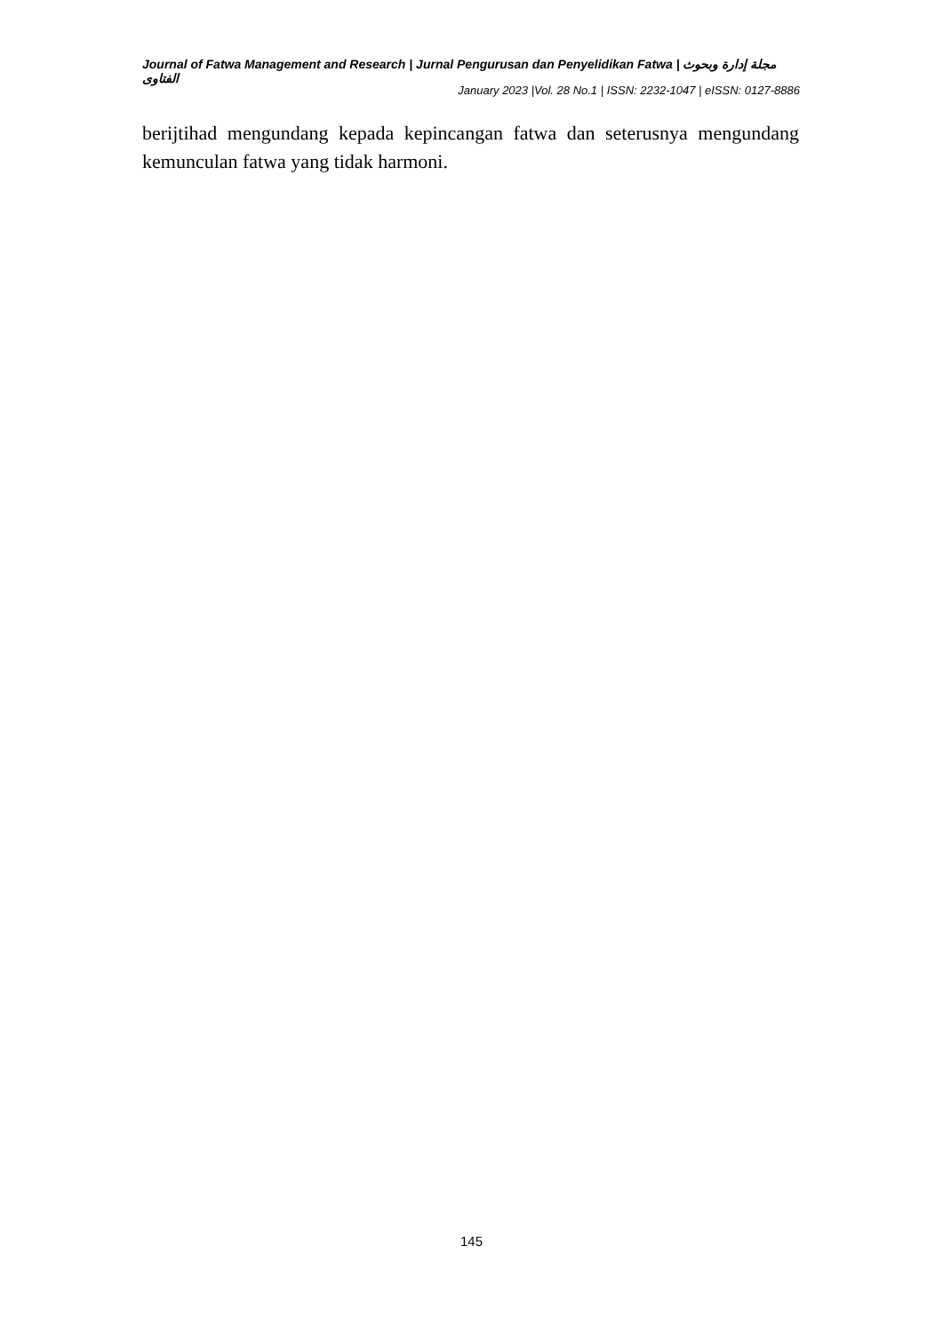Journal of Fatwa Management and Research | Jurnal Pengurusan dan Penyelidikan Fatwa | مجلة إدارة وبحوث الفتاوى
January 2023 |Vol. 28 No.1 | ISSN: 2232-1047 | eISSN: 0127-8886
berijtihad mengundang kepada kepincangan fatwa dan seterusnya mengundang kemunculan fatwa yang tidak harmoni.
145